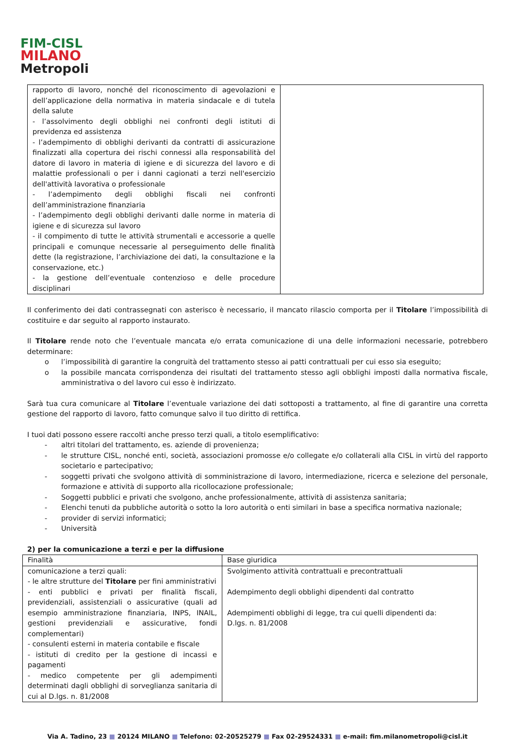FIM-CISL
MILANO
Metropoli
| rapporto di lavoro, nonché del riconoscimento di agevolazioni e dell’applicazione della normativa in materia sindacale e di tutela della salute - l’assolvimento degli obblighi nei confronti degli istituti di previdenza ed assistenza - l’adempimento di obblighi derivanti da contratti di assicurazione finalizzati alla copertura dei rischi connessi alla responsabilità del datore di lavoro in materia di igiene e di sicurezza del lavoro e di malattie professionali o per i danni cagionati a terzi nell'esercizio dell'attività lavorativa o professionale - l’adempimento degli obblighi fiscali nei confronti dell’amministrazione finanziaria - l’adempimento degli obblighi derivanti dalle norme in materia di igiene e di sicurezza sul lavoro - il compimento di tutte le attività strumentali e accessorie a quelle principali e comunque necessarie al perseguimento delle finalità dette (la registrazione, l’archiviazione dei dati, la consultazione e la conservazione, etc.) - la gestione dell’eventuale contenzioso e delle procedure disciplinari | |
Il conferimento dei dati contrassegnati con asterisco è necessario, il mancato rilascio comporta per il Titolare l’impossibilità di costituire e dar seguito al rapporto instaurato.
Il Titolare rende noto che l’eventuale mancata e/o errata comunicazione di una delle informazioni necessarie, potrebbero determinare:
o l’impossibilità di garantire la congruità del trattamento stesso ai patti contrattuali per cui esso sia eseguito;
o la possibile mancata corrispondenza dei risultati del trattamento stesso agli obblighi imposti dalla normativa fiscale, amministrativa o del lavoro cui esso è indirizzato.
Sarà tua cura comunicare al Titolare l’eventuale variazione dei dati sottoposti a trattamento, al fine di garantire una corretta gestione del rapporto di lavoro, fatto comunque salvo il tuo diritto di rettifica.
I tuoi dati possono essere raccolti anche presso terzi quali, a titolo esemplificativo:
- altri titolari del trattamento, es. aziende di provenienza;
- le strutture CISL, nonché enti, società, associazioni promosse e/o collegate e/o collaterali alla CISL in virtù del rapporto societario e partecipativo;
- soggetti privati che svolgono attività di somministrazione di lavoro, intermediazione, ricerca e selezione del personale, formazione e attività di supporto alla ricollocazione professionale;
- Soggetti pubblici e privati che svolgono, anche professionalmente, attività di assistenza sanitaria;
- Elenchi tenuti da pubbliche autorità o sotto la loro autorità o enti similari in base a specifica normativa nazionale;
- provider di servizi informatici;
- Università
2) per la comunicazione a terzi e per la diffusione
| Finalità | Base giuridica |
| --- | --- |
| comunicazione a terzi quali: - le altre strutture del Titolare per fini amministrativi - enti pubblici e privati per finalità fiscali, previdenziali, assistenziali o assicurative (quali ad esempio amministrazione finanziaria, INPS, INAIL, gestioni previdenziali e assicurative, fondi complementari) - consulenti esterni in materia contabile e fiscale - istituti di credito per la gestione di incassi e pagamenti - medico competente per gli adempimenti determinati dagli obblighi di sorveglianza sanitaria di cui al D.lgs. n. 81/2008 | Svolgimento attività contrattuali e precontrattuali Adempimento degli obblighi dipendenti dal contratto Adempimenti obblighi di legge, tra cui quelli dipendenti da: D.lgs. n. 81/2008 |
Via A. Tadino, 23 ■ 20124 MILANO ■ Telefono: 02-20525279 ■ Fax 02-29524331 ■ e-mail: fim.milanometropoli@cisl.it